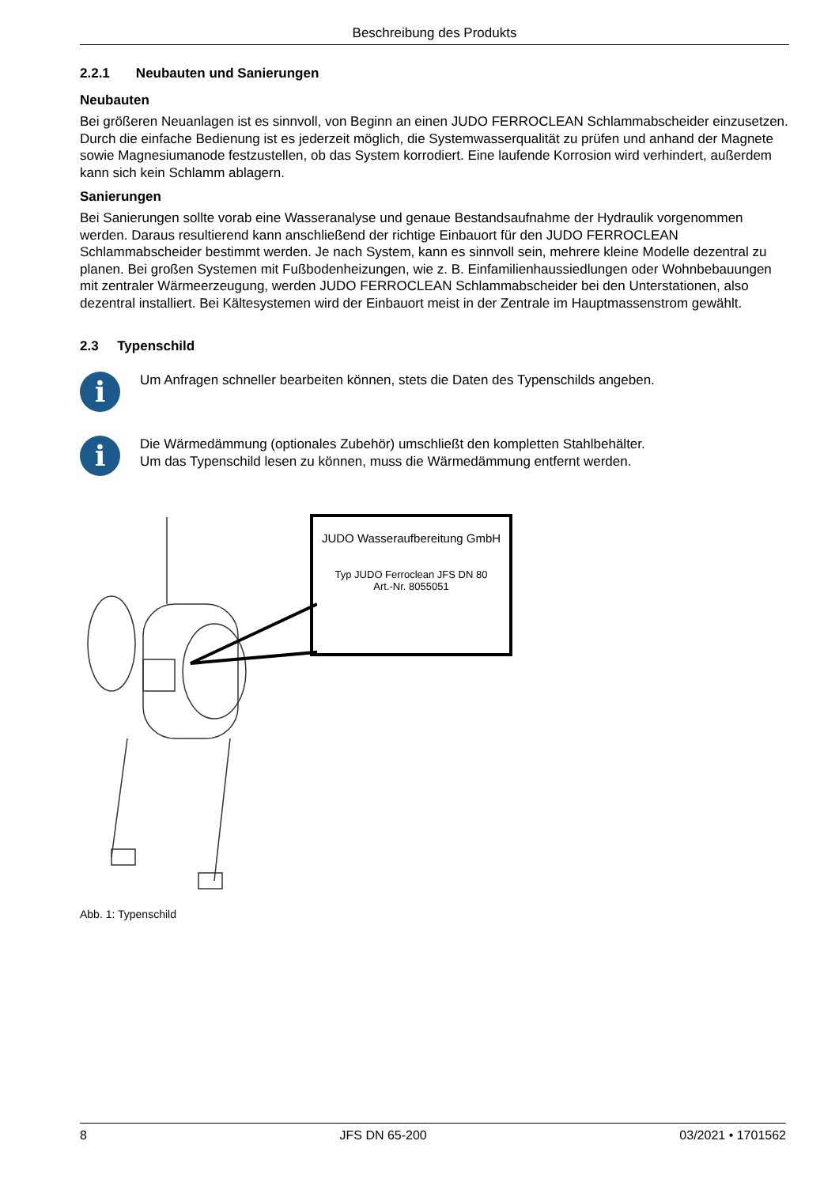Beschreibung des Produkts
2.2.1 Neubauten und Sanierungen
Neubauten
Bei größeren Neuanlagen ist es sinnvoll, von Beginn an einen JUDO FERROCLEAN Schlammabscheider einzusetzen. Durch die einfache Bedienung ist es jederzeit möglich, die Systemwasserqualität zu prüfen und anhand der Magnete sowie Magnesiumanode festzustellen, ob das System korrodiert. Eine laufende Korrosion wird verhindert, außerdem kann sich kein Schlamm ablagern.
Sanierungen
Bei Sanierungen sollte vorab eine Wasseranalyse und genaue Bestandsaufnahme der Hydraulik vorgenommen werden. Daraus resultierend kann anschließend der richtige Einbauort für den JUDO FERROCLEAN Schlammabscheider bestimmt werden. Je nach System, kann es sinnvoll sein, mehrere kleine Modelle dezentral zu planen. Bei großen Systemen mit Fußbodenheizungen, wie z. B. Einfamilienhaussiedlungen oder Wohnbebauungen mit zentraler Wärmeerzeugung, werden JUDO FERROCLEAN Schlammabscheider bei den Unterstationen, also dezentral installiert. Bei Kältesystemen wird der Einbauort meist in der Zentrale im Hauptmassenstrom gewählt.
2.3 Typenschild
i
Um Anfragen schneller bearbeiten können, stets die Daten des Typenschilds angeben.
i
Die Wärmedämmung (optionales Zubehör) umschließt den kompletten Stahlbehälter.
Um das Typenschild lesen zu können, muss die Wärmedämmung entfernt werden.
JUDO Wasseraufbereitung GmbH
Typ JUDO Ferroclean JFS DN 80
Art.-Nr. 8055051
Abb. 1: Typenschild
8 JFS DN 65-200 03/2021 • 1701562